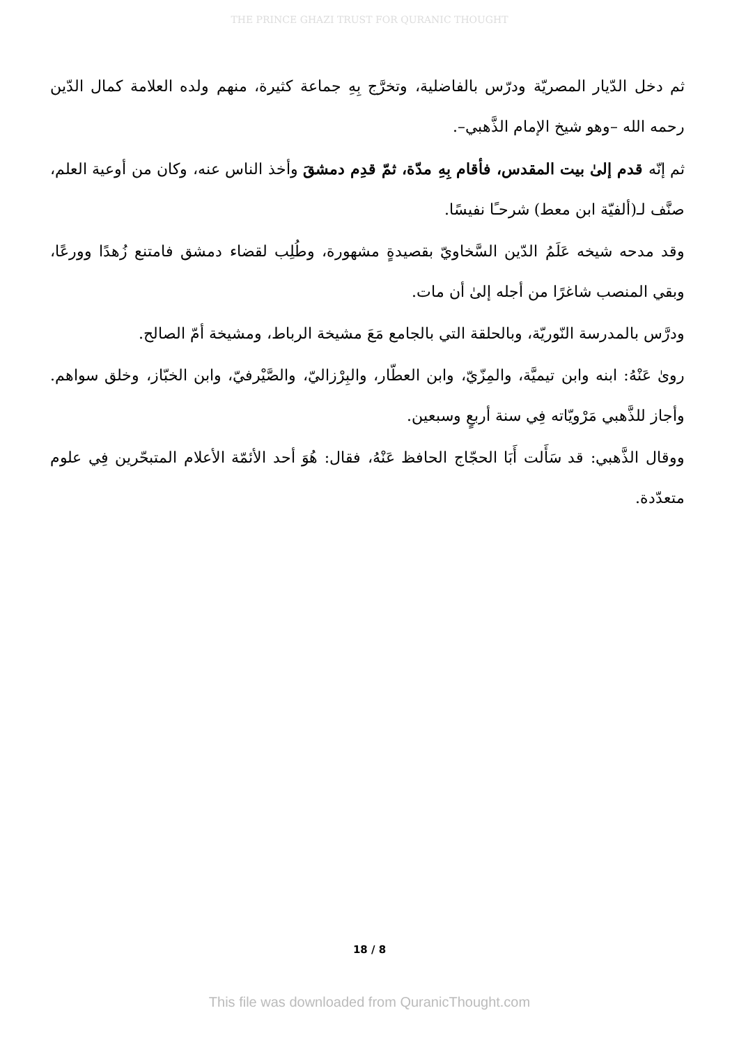THE PRINCE GHAZI TRUST FOR QURANIC THOUGHT
ثم دخل الدّيار المصريّة ودرّس بالفاضلية، وتخرَّج بِهِ جماعة كثيرة، منهم ولده العلامة كمال الدّين رحمه الله –وهو شيخ الإمام الذَّهبي–.
ثم إنّه قدم إلىٰ بيت المقدس، فأقام بِهِ مدّة، ثمّ قدِم دمشقَ وأخذ الناس عنه، وكان من أوعية العلم، صنَّف لـ(ألفيّة ابن معط) شرحـًا نفيسًا.
وقد مدحه شيخه عَلَمُ الدّين السَّخاويّ بقصيدةٍ مشهورة، وطُلِب لقضاء دمشق فامتنع زُهدًا وورعًا، وبقي المنصب شاغرًا من أجله إلىٰ أن مات.
ودرَّس بالمدرسة النّوريّة، وبالحلقة التي بالجامع مَعَ مشيخة الرباط، ومشيخة أمّ الصالح.
روىٰ عَنْهُ: ابنه وابن تيميَّة، والمِزّيّ، وابن العطّار، والبِرْزاليّ، والصَّيْرفيّ، وابن الخبّاز، وخلق سواهم. وأجاز للذَّهبي مَرْويّاته فِي سنة أربعٍ وسبعين.
ووقال الذَّهبي: قد سَأَلت أَبَا الحجّاج الحافظ عَنْهُ، فقال: هُوَ أحد الأئمّة الأعلام المتبحّرين فِي علوم متعدّدة.
18 / 8
This file was downloaded from QuranicThought.com